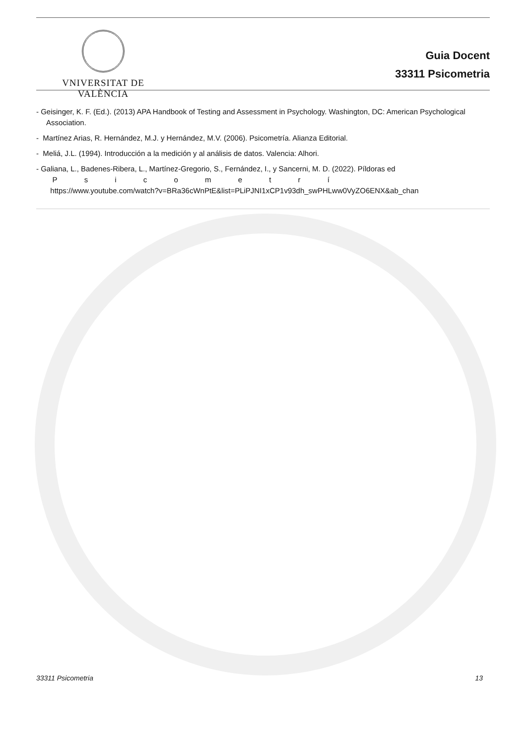VNIVERSITAT DE VALÈNCIA
Guia Docent
33311 Psicometria
- Geisinger, K. F. (Ed.). (2013) APA Handbook of Testing and Assessment in Psychology. Washington, DC: American Psychological Association.
- Martínez Arias, R. Hernández, M.J. y Hernández, M.V. (2006). Psicometría. Alianza Editorial.
- Meliá, J.L. (1994). Introducción a la medición y al análisis de datos. Valencia: Alhori.
- Galiana, L., Badenes-Ribera, L., Martínez-Gregorio, S., Fernández, I., y Sancerni, M. D. (2022). Píldoras ed
P s i c o m e t r í
https://www.youtube.com/watch?v=BRa36cWnPtE&list=PLiPJNI1xCP1v93dh_swPHLww0VyZO6ENX&ab_chan
33311 Psicometria 13